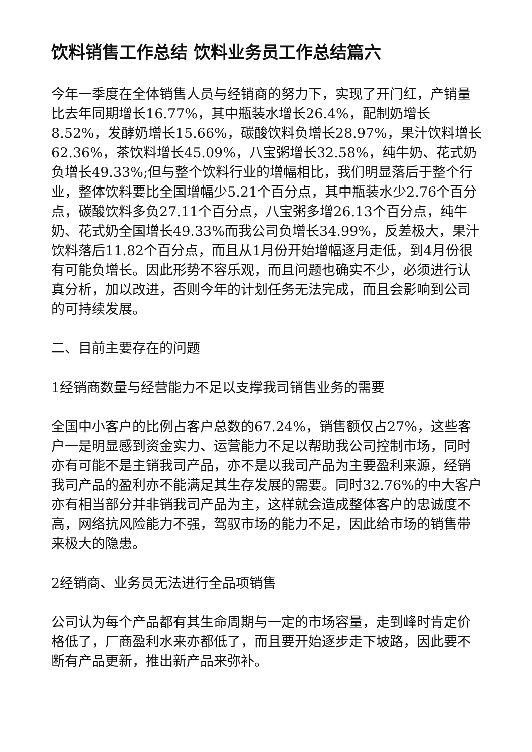饮料销售工作总结 饮料业务员工作总结篇六
今年一季度在全体销售人员与经销商的努力下，实现了开门红，产销量比去年同期增长16.77%，其中瓶装水增长26.4%，配制奶增长8.52%，发酵奶增长15.66%，碳酸饮料负增长28.97%，果汁饮料增长62.36%，茶饮料增长45.09%，八宝粥增长32.58%，纯牛奶、花式奶负增长49.33%;但与整个饮料行业的增幅相比，我们明显落后于整个行业，整体饮料要比全国增幅少5.21个百分点，其中瓶装水少2.76个百分点，碳酸饮料多负27.11个百分点，八宝粥多增26.13个百分点，纯牛奶、花式奶全国增长49.33%而我公司负增长34.99%，反差极大，果汁饮料落后11.82个百分点，而且从1月份开始增幅逐月走低，到4月份很有可能负增长。因此形势不容乐观，而且问题也确实不少，必须进行认真分析，加以改进，否则今年的计划任务无法完成，而且会影响到公司的可持续发展。
二、目前主要存在的问题
1经销商数量与经营能力不足以支撑我司销售业务的需要
全国中小客户的比例占客户总数的67.24%，销售额仅占27%，这些客户一是明显感到资金实力、运营能力不足以帮助我公司控制市场，同时亦有可能不是主销我司产品，亦不是以我司产品为主要盈利来源，经销我司产品的盈利亦不能满足其生存发展的需要。同时32.76%的中大客户亦有相当部分并非销我司产品为主，这样就会造成整体客户的忠诚度不高，网络抗风险能力不强，驾驭市场的能力不足，因此给市场的销售带来极大的隐患。
2经销商、业务员无法进行全品项销售
公司认为每个产品都有其生命周期与一定的市场容量，走到峰时肯定价格低了，厂商盈利水来亦都低了，而且要开始逐步走下坡路，因此要不断有产品更新，推出新产品来弥补。